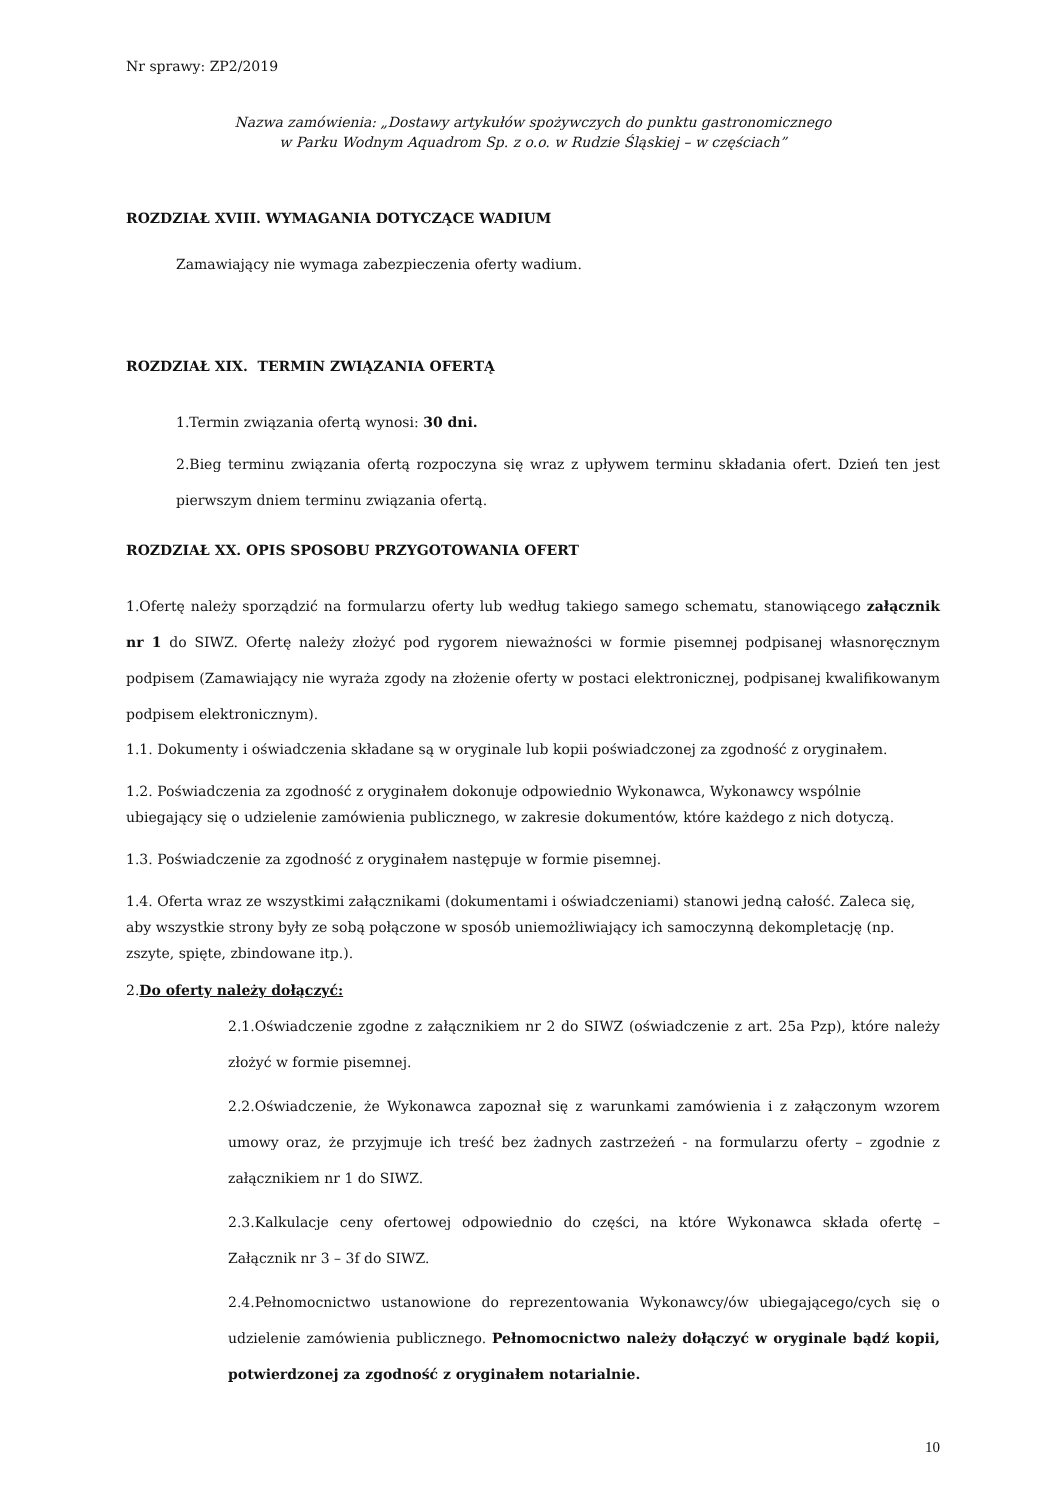Nr sprawy: ZP2/2019
Nazwa zamówienia: „Dostawy artykułów spożywczych do punktu gastronomicznego
w Parku Wodnym Aquadrom Sp. z o.o. w Rudzie Śląskiej – w częściach”
ROZDZIAŁ XVIII. WYMAGANIA DOTYCZĄCE WADIUM
Zamawiający nie wymaga zabezpieczenia oferty wadium.
ROZDZIAŁ XIX. TERMIN ZWIĄZANIA OFERTĄ
1.Termin związania ofertą wynosi: 30 dni.
2.Bieg terminu związania ofertą rozpoczyna się wraz z upływem terminu składania ofert. Dzień ten jest pierwszym dniem terminu związania ofertą.
ROZDZIAŁ XX. OPIS SPOSOBU PRZYGOTOWANIA OFERT
1.Ofertę należy sporządzić na formularzu oferty lub według takiego samego schematu, stanowiącego załącznik nr 1 do SIWZ. Ofertę należy złożyć pod rygorem nieważności w formie pisemnej podpisanej własnoręcznym podpisem (Zamawiający nie wyraża zgody na złożenie oferty w postaci elektronicznej, podpisanej kwalifikowanym podpisem elektronicznym).
1.1. Dokumenty i oświadczenia składane są w oryginale lub kopii poświadczonej za zgodność z oryginałem.
1.2. Poświadczenia za zgodność z oryginałem dokonuje odpowiednio Wykonawca, Wykonawcy wspólnie ubiegający się o udzielenie zamówienia publicznego, w zakresie dokumentów, które każdego z nich dotyczą.
1.3. Poświadczenie za zgodność z oryginałem następuje w formie pisemnej.
1.4. Oferta wraz ze wszystkimi załącznikami (dokumentami i oświadczeniami) stanowi jedną całość. Zaleca się, aby wszystkie strony były ze sobą połączone w sposób uniemożliwiający ich samoczynną dekompletację (np. zszyte, spięte, zbindowane itp.).
2.Do oferty należy dołączyć:
2.1.Oświadczenie zgodne z załącznikiem nr 2 do SIWZ (oświadczenie z art. 25a Pzp), które należy złożyć w formie pisemnej.
2.2.Oświadczenie, że Wykonawca zapoznał się z warunkami zamówienia i z załączonym wzorem umowy oraz, że przyjmuje ich treść bez żadnych zastrzeżeń - na formularzu oferty – zgodnie z załącznikiem nr 1 do SIWZ.
2.3.Kalkulacje ceny ofertowej odpowiednio do części, na które Wykonawca składa ofertę – Załącznik nr 3 – 3f do SIWZ.
2.4.Pełnomocnictwo ustanowione do reprezentowania Wykonawcy/ów ubiegającego/cych się o udzielenie zamówienia publicznego. Pełnomocnictwo należy dołączyć w oryginale bądź kopii, potwierdzonej za zgodność z oryginałem notarialnie.
10